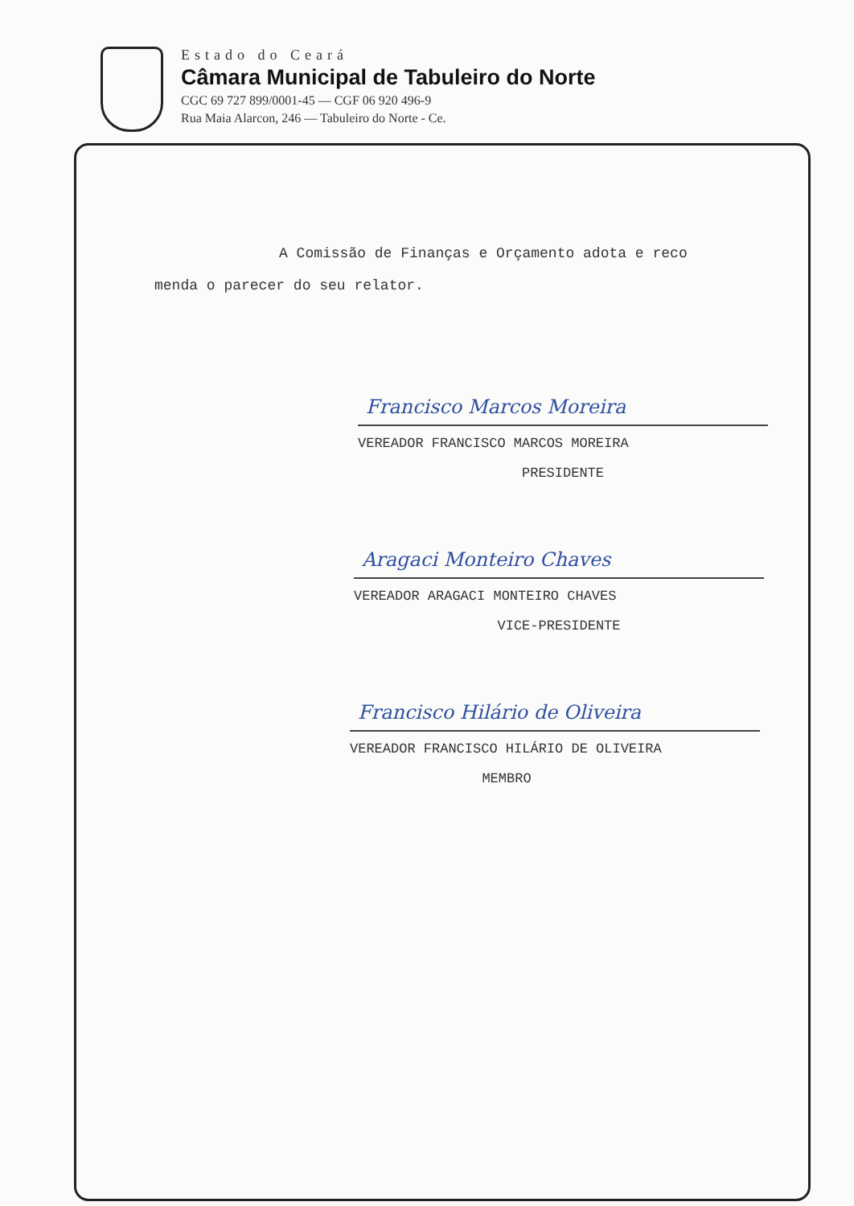Estado do Ceará
Câmara Municipal de Tabuleiro do Norte
CGC 69 727 899/0001-45 — CGF 06 920 496-9
Rua Maia Alarcon, 246 — Tabuleiro do Norte - Ce.
A Comissão de Finanças e Orçamento adota e reco
menda o parecer do seu relator.
Francisco Marcos Moreira
VEREADOR FRANCISCO MARCOS MOREIRA
PRESIDENTE
Aragaci Monteiro Chaves
VEREADOR ARAGACI MONTEIRO CHAVES
VICE-PRESIDENTE
Francisco Hilário de Oliveira
VEREADOR FRANCISCO HILÁRIO DE OLIVEIRA
MEMBRO